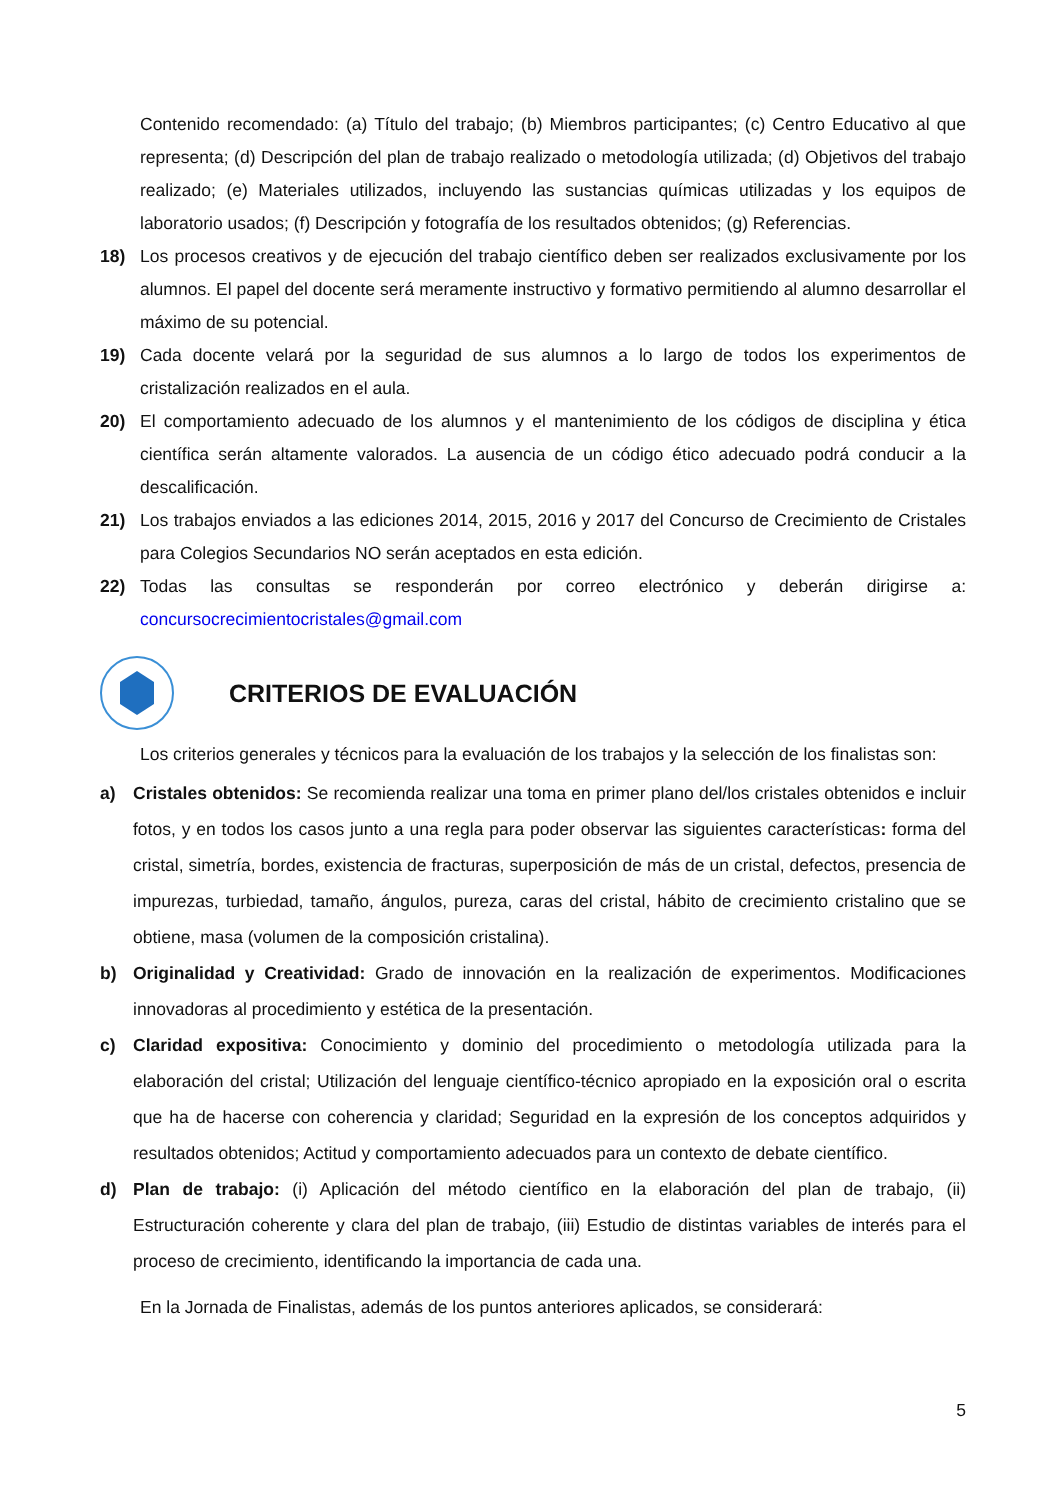Contenido recomendado: (a) Título del trabajo; (b) Miembros participantes; (c) Centro Educativo al que representa; (d) Descripción del plan de trabajo realizado o metodología utilizada; (d) Objetivos del trabajo realizado; (e) Materiales utilizados, incluyendo las sustancias químicas utilizadas y los equipos de laboratorio usados; (f) Descripción y fotografía de los resultados obtenidos; (g) Referencias.
18) Los procesos creativos y de ejecución del trabajo científico deben ser realizados exclusivamente por los alumnos. El papel del docente será meramente instructivo y formativo permitiendo al alumno desarrollar el máximo de su potencial.
19) Cada docente velará por la seguridad de sus alumnos a lo largo de todos los experimentos de cristalización realizados en el aula.
20) El comportamiento adecuado de los alumnos y el mantenimiento de los códigos de disciplina y ética científica serán altamente valorados. La ausencia de un código ético adecuado podrá conducir a la descalificación.
21) Los trabajos enviados a las ediciones 2014, 2015, 2016 y 2017 del Concurso de Crecimiento de Cristales para Colegios Secundarios NO serán aceptados en esta edición.
22) Todas las consultas se responderán por correo electrónico y deberán dirigirse a: concursocrecimientocristales@gmail.com
CRITERIOS DE EVALUACIÓN
Los criterios generales y técnicos para la evaluación de los trabajos y la selección de los finalistas son:
a) Cristales obtenidos: Se recomienda realizar una toma en primer plano del/los cristales obtenidos e incluir fotos, y en todos los casos junto a una regla para poder observar las siguientes características: forma del cristal, simetría, bordes, existencia de fracturas, superposición de más de un cristal, defectos, presencia de impurezas, turbiedad, tamaño, ángulos, pureza, caras del cristal, hábito de crecimiento cristalino que se obtiene, masa (volumen de la composición cristalina).
b) Originalidad y Creatividad: Grado de innovación en la realización de experimentos. Modificaciones innovadoras al procedimiento y estética de la presentación.
c) Claridad expositiva: Conocimiento y dominio del procedimiento o metodología utilizada para la elaboración del cristal; Utilización del lenguaje científico-técnico apropiado en la exposición oral o escrita que ha de hacerse con coherencia y claridad; Seguridad en la expresión de los conceptos adquiridos y resultados obtenidos; Actitud y comportamiento adecuados para un contexto de debate científico.
d) Plan de trabajo: (i) Aplicación del método científico en la elaboración del plan de trabajo, (ii) Estructuración coherente y clara del plan de trabajo, (iii) Estudio de distintas variables de interés para el proceso de crecimiento, identificando la importancia de cada una.
En la Jornada de Finalistas, además de los puntos anteriores aplicados, se considerará:
5